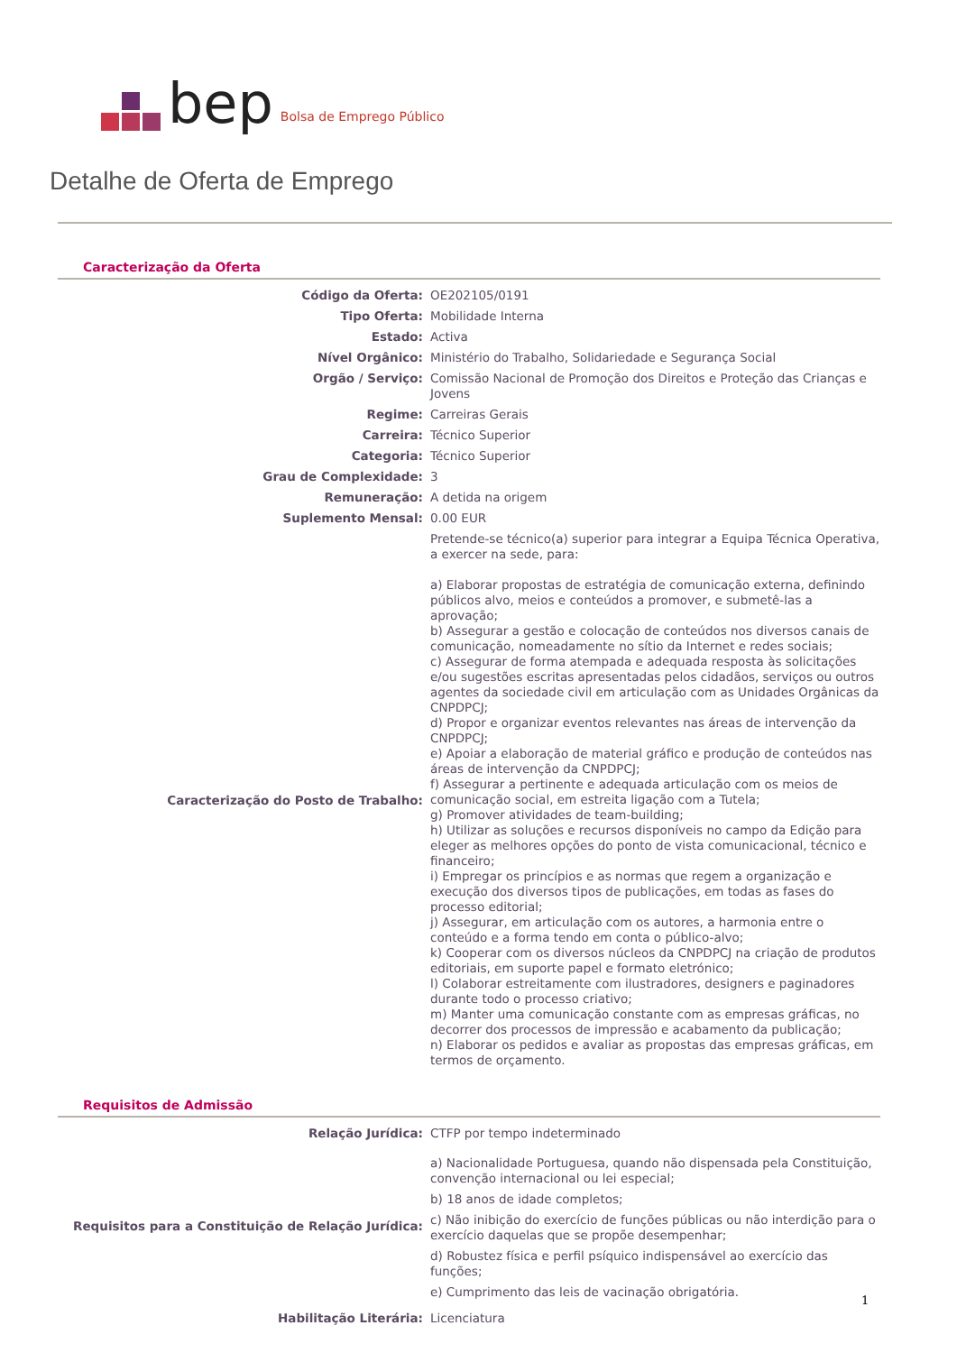bep Bolsa de Emprego Público
Detalhe de Oferta de Emprego
Caracterização da Oferta
| Código da Oferta: | OE202105/0191 |
| Tipo Oferta: | Mobilidade Interna |
| Estado: | Activa |
| Nível Orgânico: | Ministério do Trabalho, Solidariedade e Segurança Social |
| Orgão / Serviço: | Comissão Nacional de Promoção dos Direitos e Proteção das Crianças e Jovens |
| Regime: | Carreiras Gerais |
| Carreira: | Técnico Superior |
| Categoria: | Técnico Superior |
| Grau de Complexidade: | 3 |
| Remuneração: | A detida na origem |
| Suplemento Mensal: | 0.00 EUR |
| Caracterização do Posto de Trabalho: | Pretende-se técnico(a) superior para integrar a Equipa Técnica Operativa, a exercer na sede, para: a) Elaborar propostas de estratégia de comunicação externa, definindo públicos alvo, meios e conteúdos a promover, e submetê-las a aprovação; b) Assegurar a gestão e colocação de conteúdos nos diversos canais de comunicação, nomeadamente no sítio da Internet e redes sociais; c) Assegurar de forma atempada e adequada resposta às solicitações e/ou sugestões escritas apresentadas pelos cidadãos, serviços ou outros agentes da sociedade civil em articulação com as Unidades Orgânicas da CNPDPCJ; d) Propor e organizar eventos relevantes nas áreas de intervenção da CNPDPCJ; e) Apoiar a elaboração de material gráfico e produção de conteúdos nas áreas de intervenção da CNPDPCJ; f) Assegurar a pertinente e adequada articulação com os meios de comunicação social, em estreita ligação com a Tutela; g) Promover atividades de team-building; h) Utilizar as soluções e recursos disponíveis no campo da Edição para eleger as melhores opções do ponto de vista comunicacional, técnico e financeiro; i) Empregar os princípios e as normas que regem a organização e execução dos diversos tipos de publicações, em todas as fases do processo editorial; j) Assegurar, em articulação com os autores, a harmonia entre o conteúdo e a forma tendo em conta o público-alvo; k) Cooperar com os diversos núcleos da CNPDPCJ na criação de produtos editoriais, em suporte papel e formato eletrónico; l) Colaborar estreitamente com ilustradores, designers e paginadores durante todo o processo criativo; m) Manter uma comunicação constante com as empresas gráficas, no decorrer dos processos de impressão e acabamento da publicação; n) Elaborar os pedidos e avaliar as propostas das empresas gráficas, em termos de orçamento. |
Requisitos de Admissão
| Relação Jurídica: | CTFP por tempo indeterminado |
| Requisitos para a Constituição de Relação Jurídica: | a) Nacionalidade Portuguesa, quando não dispensada pela Constituição, convenção internacional ou lei especial; b) 18 anos de idade completos; c) Não inibição do exercício de funções públicas ou não interdição para o exercício daquelas que se propõe desempenhar; d) Robustez física e perfil psíquico indispensável ao exercício das funções; e) Cumprimento das leis de vacinação obrigatória. |
| Habilitação Literária: | Licenciatura |
1